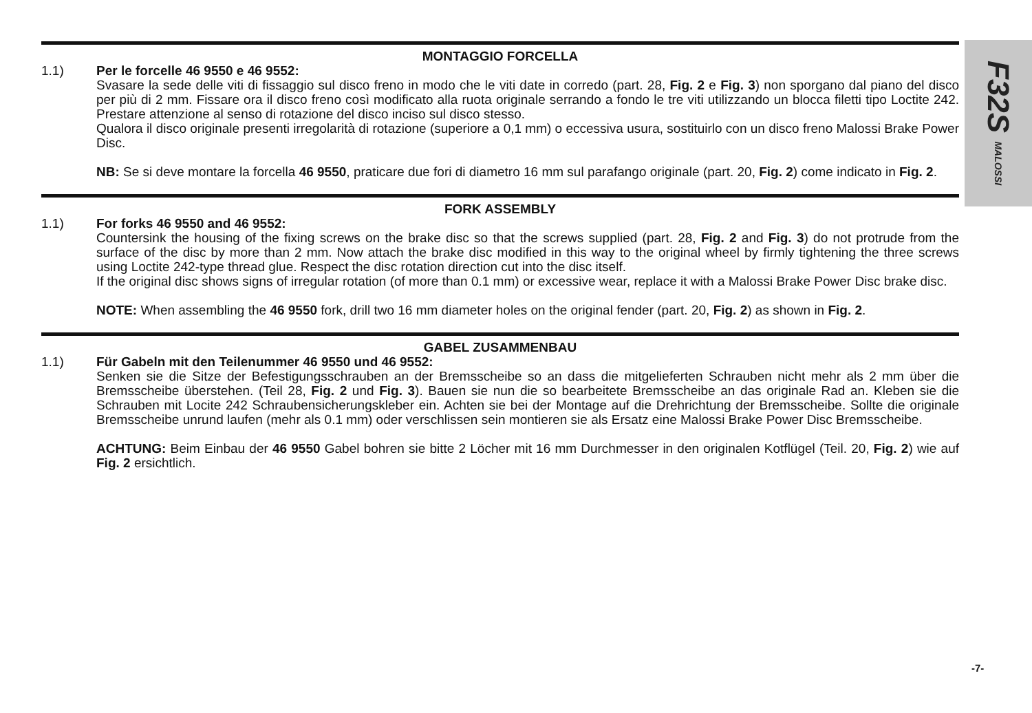F32S MALOSSI
MONTAGGIO FORCELLA
1.1) Per le forcelle 46 9550 e 46 9552:
Svasare la sede delle viti di fissaggio sul disco freno in modo che le viti date in corredo (part. 28, Fig. 2 e Fig. 3) non sporgano dal piano del disco per più di 2 mm. Fissare ora il disco freno così modificato alla ruota originale serrando a fondo le tre viti utilizzando un blocca filetti tipo Loctite 242. Prestare attenzione al senso di rotazione del disco inciso sul disco stesso.
Qualora il disco originale presenti irregolarità di rotazione (superiore a 0,1 mm) o eccessiva usura, sostituirlo con un disco freno Malossi Brake Power Disc.
NB: Se si deve montare la forcella 46 9550, praticare due fori di diametro 16 mm sul parafango originale (part. 20, Fig. 2) come indicato in Fig. 2.
FORK ASSEMBLY
1.1) For forks 46 9550 and 46 9552:
Countersink the housing of the fixing screws on the brake disc so that the screws supplied (part. 28, Fig. 2 and Fig. 3) do not protrude from the surface of the disc by more than 2 mm. Now attach the brake disc modified in this way to the original wheel by firmly tightening the three screws using Loctite 242-type thread glue. Respect the disc rotation direction cut into the disc itself.
If the original disc shows signs of irregular rotation (of more than 0.1 mm) or excessive wear, replace it with a Malossi Brake Power Disc brake disc.
NOTE: When assembling the 46 9550 fork, drill two 16 mm diameter holes on the original fender (part. 20, Fig. 2) as shown in Fig. 2.
GABEL ZUSAMMENBAU
1.1) Für Gabeln mit den Teilenummer 46 9550 und 46 9552:
Senken sie die Sitze der Befestigungsschrauben an der Bremsscheibe so an dass die mitgelieferten Schrauben nicht mehr als 2 mm über die Bremsscheibe überstehen. (Teil 28, Fig. 2 und Fig. 3). Bauen sie nun die so bearbeitete Bremsscheibe an das originale Rad an. Kleben sie die Schrauben mit Locite 242 Schraubensicherungskleber ein. Achten sie bei der Montage auf die Drehrichtung der Bremsscheibe. Sollte die originale Bremsscheibe unrund laufen (mehr als 0.1 mm) oder verschlissen sein montieren sie als Ersatz eine Malossi Brake Power Disc Bremsscheibe.
ACHTUNG: Beim Einbau der 46 9550 Gabel bohren sie bitte 2 Löcher mit 16 mm Durchmesser in den originalen Kotflügel (Teil. 20, Fig. 2) wie auf Fig. 2 ersichtlich.
-7-